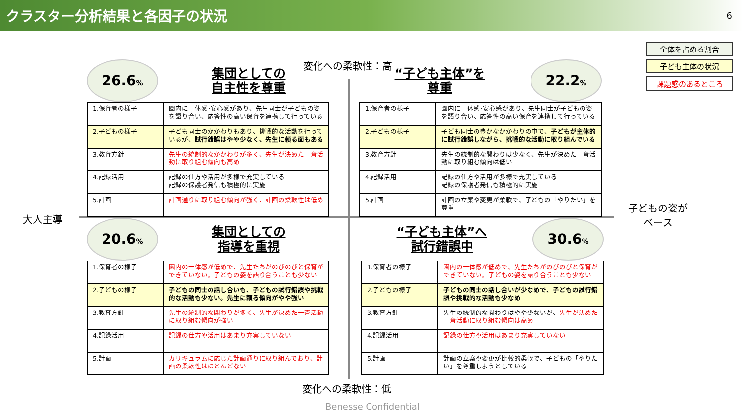クラスター分析結果と各因子の状況
6
全体を占める割合
子ども主体の状況
課題感のあるところ
変化への柔軟性：高
大人主導
子どもの姿が
ベース
26.6%
集団としての
自主性を尊重
| 1.保育者の様子 | 園内に一体感･安心感があり、先生同士が子どもの姿を語り合い、応答性の高い保育を連携して行っている |
| 2.子どもの様子 | 子ども同士のかかわりもあり、挑戦的な活動を行っているが、 試行錯誤はやや少なく、先生に頼る面もある |
| 3.教育方針 | 先生の統制的なかかわりが多く、先生が決めた一斉活動に取り組む傾向も高め |
| 4.記録活用 | 記録の仕方や活用が多様で充実している 記録の保護者発信も積極的に実施 |
| 5.計画 | 計画通りに取り組む傾向が強く、計画の柔軟性は低め |
“子ども主体”を
尊重
22.2%
| 1.保育者の様子 | 園内に一体感･安心感があり、先生同士が子どもの姿を語り合い、応答性の高い保育を連携して行っている |
| 2.子どもの様子 | 子ども同士の豊かなかかわりの中で、 子どもが主体的に試行錯誤しながら、挑戦的な活動に取り組んでいる |
| 3.教育方針 | 先生の統制的な関わりは少なく、先生が決めた一斉活動に取り組む傾向は低い |
| 4.記録活用 | 記録の仕方や活用が多様で充実している 記録の保護者発信も積極的に実施 |
| 5.計画 | 計画の立案や変更が柔軟で、子どもの「やりたい」を尊重 |
20.6%
集団としての
指導を重視
| 1.保育者の様子 | 園内の一体感が低めで、先生たちがのびのびと保育ができていない。子どもの姿を語り合うことも少ない |
| 2.子どもの様子 | 子どもの同士の話し合いも、子どもの試行錯誤や挑戦的な活動も少ない。先生に頼る傾向がやや強い |
| 3.教育方針 | 先生の統制的な関わりが多く、先生が決めた一斉活動に取り組む傾向が強い |
| 4.記録活用 | 記録の仕方や活用はあまり充実していない |
| 5.計画 | カリキュラムに応じた計画通りに取り組んでおり、計画の柔軟性はほとんどない |
“子ども主体”へ
試行錯誤中
30.6%
| 1.保育者の様子 | 園内の一体感が低めで、先生たちがのびのびと保育ができていない。子どもの姿を語り合うことも少ない |
| 2.子どもの様子 | 子どもの同士の話し合いが少なめで、子どもの試行錯誤や挑戦的な活動も少なめ |
| 3.教育方針 | 先生の統制的な関わりはやや少ないが、 先生が決めた一斉活動に取り組む傾向は高め |
| 4.記録活用 | 記録の仕方や活用はあまり充実していない |
| 5.計画 | 計画の立案や変更が比較的柔軟で、子どもの「やりたい」を尊重しようとしている |
変化への柔軟性：低
Benesse Confidential